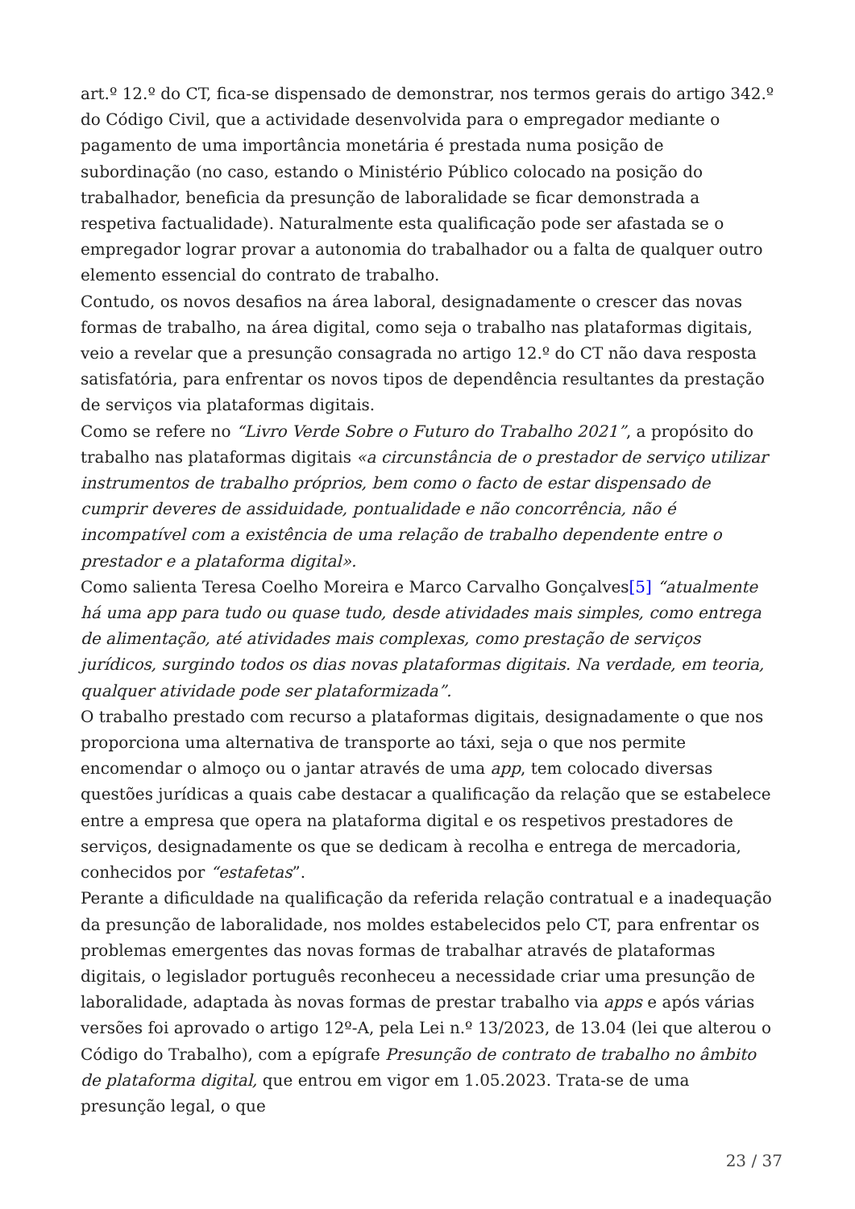art.º 12.º do CT, fica-se dispensado de demonstrar, nos termos gerais do artigo 342.º do Código Civil, que a actividade desenvolvida para o empregador mediante o pagamento de uma importância monetária é prestada numa posição de subordinação (no caso, estando o Ministério Público colocado na posição do trabalhador, beneficia da presunção de laboralidade se ficar demonstrada a respetiva factualidade). Naturalmente esta qualificação pode ser afastada se o empregador lograr provar a autonomia do trabalhador ou a falta de qualquer outro elemento essencial do contrato de trabalho.
Contudo, os novos desafios na área laboral, designadamente o crescer das novas formas de trabalho, na área digital, como seja o trabalho nas plataformas digitais, veio a revelar que a presunção consagrada no artigo 12.º do CT não dava resposta satisfatória, para enfrentar os novos tipos de dependência resultantes da prestação de serviços via plataformas digitais.
Como se refere no “Livro Verde Sobre o Futuro do Trabalho 2021”, a propósito do trabalho nas plataformas digitais «a circunstância de o prestador de serviço utilizar instrumentos de trabalho próprios, bem como o facto de estar dispensado de cumprir deveres de assiduidade, pontualidade e não concorrência, não é incompatível com a existência de uma relação de trabalho dependente entre o prestador e a plataforma digital».
Como salienta Teresa Coelho Moreira e Marco Carvalho Gonçalves[5] “atualmente há uma app para tudo ou quase tudo, desde atividades mais simples, como entrega de alimentação, até atividades mais complexas, como prestação de serviços jurídicos, surgindo todos os dias novas plataformas digitais. Na verdade, em teoria, qualquer atividade pode ser plataformizada”.
O trabalho prestado com recurso a plataformas digitais, designadamente o que nos proporciona uma alternativa de transporte ao táxi, seja o que nos permite encomendar o almoço ou o jantar através de uma app, tem colocado diversas questões jurídicas a quais cabe destacar a qualificação da relação que se estabelece entre a empresa que opera na plataforma digital e os respetivos prestadores de serviços, designadamente os que se dedicam à recolha e entrega de mercadoria, conhecidos por “estafetas”.
Perante a dificuldade na qualificação da referida relação contratual e a inadequação da presunção de laboralidade, nos moldes estabelecidos pelo CT, para enfrentar os problemas emergentes das novas formas de trabalhar através de plataformas digitais, o legislador português reconheceu a necessidade criar uma presunção de laboralidade, adaptada às novas formas de prestar trabalho via apps e após várias versões foi aprovado o artigo 12º-A, pela Lei n.º 13/2023, de 13.04 (lei que alterou o Código do Trabalho), com a epígrafe Presunção de contrato de trabalho no âmbito de plataforma digital, que entrou em vigor em 1.05.2023. Trata-se de uma presunção legal, o que
23 / 37